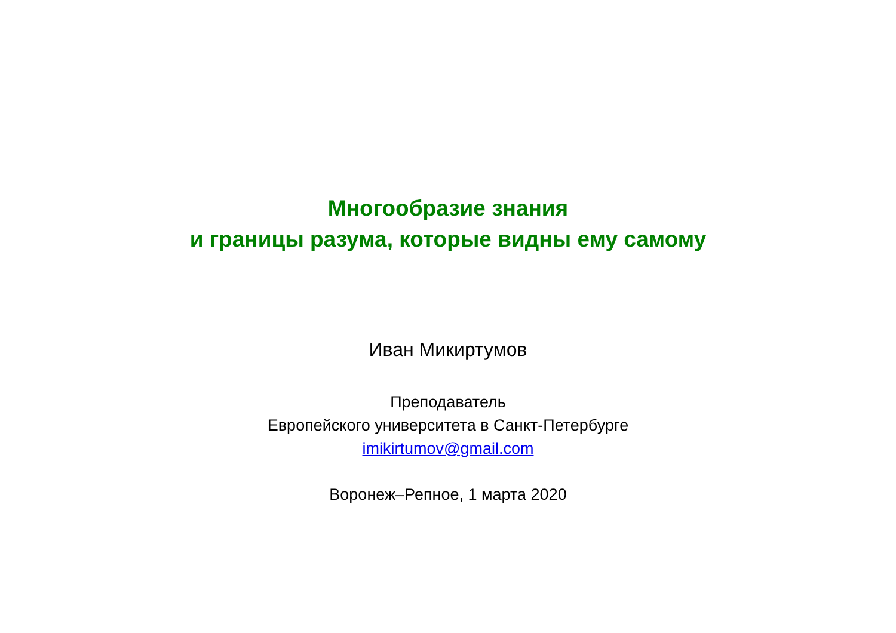Многообразие знания
и границы разума, которые видны ему самому
Иван Микиртумов
Преподаватель
Европейского университета в Санкт-Петербурге
imikirtumov@gmail.com
Воронеж–Репное, 1 марта 2020